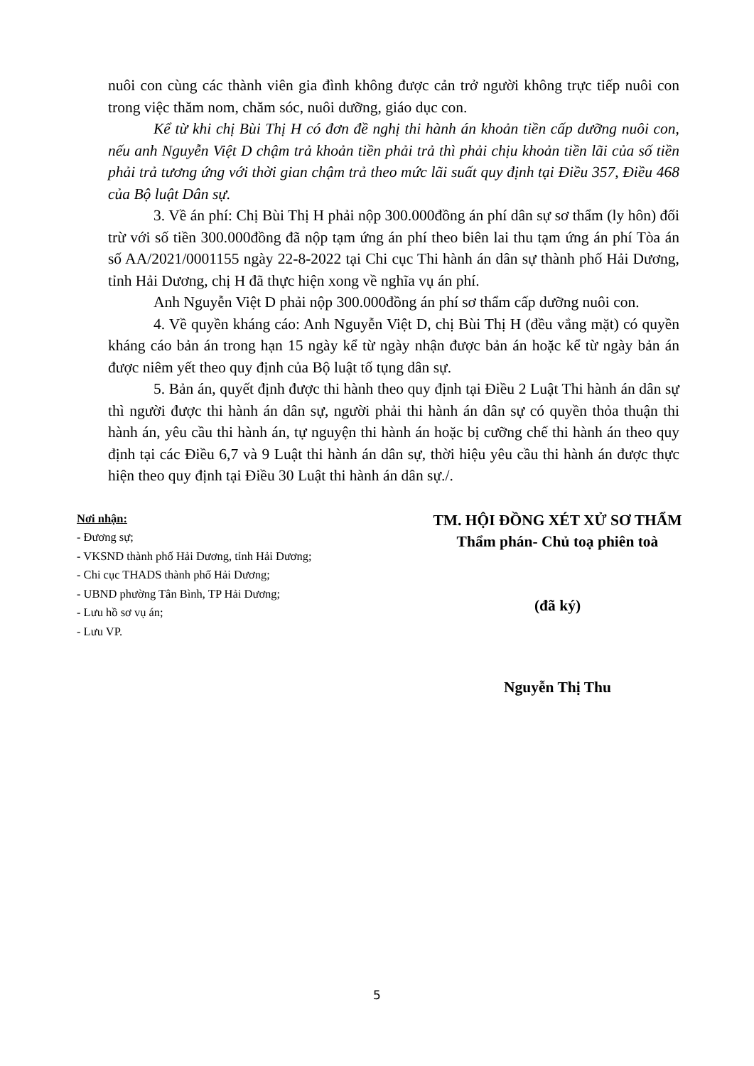nuôi con cùng các thành viên gia đình không được cản trở người không trực tiếp nuôi con trong việc thăm nom, chăm sóc, nuôi dưỡng, giáo dục con.
Kể từ khi chị Bùi Thị H có đơn đề nghị thi hành án khoản tiền cấp dưỡng nuôi con, nếu anh Nguyễn Việt D chậm trả khoản tiền phải trả thì phải chịu khoản tiền lãi của số tiền phải trả tương ứng với thời gian chậm trả theo mức lãi suất quy định tại Điều 357, Điều 468 của Bộ luật Dân sự.
3. Về án phí: Chị Bùi Thị H phải nộp 300.000đồng án phí dân sự sơ thẩm (ly hôn) đối trừ với số tiền 300.000đồng đã nộp tạm ứng án phí theo biên lai thu tạm ứng án phí Tòa án số AA/2021/0001155 ngày 22-8-2022 tại Chi cục Thi hành án dân sự thành phố Hải Dương, tỉnh Hải Dương, chị H đã thực hiện xong về nghĩa vụ án phí.
Anh Nguyễn Việt D phải nộp 300.000đồng án phí sơ thẩm cấp dưỡng nuôi con.
4. Về quyền kháng cáo: Anh Nguyễn Việt D, chị Bùi Thị H (đều vắng mặt) có quyền kháng cáo bản án trong hạn 15 ngày kể từ ngày nhận được bản án hoặc kể từ ngày bản án được niêm yết theo quy định của Bộ luật tố tụng dân sự.
5. Bản án, quyết định được thi hành theo quy định tại Điều 2 Luật Thi hành án dân sự thì người được thi hành án dân sự, người phải thi hành án dân sự có quyền thỏa thuận thi hành án, yêu cầu thi hành án, tự nguyện thi hành án hoặc bị cưỡng chế thi hành án theo quy định tại các Điều 6,7 và 9 Luật thi hành án dân sự, thời hiệu yêu cầu thi hành án được thực hiện theo quy định tại Điều 30 Luật thi hành án dân sự./.
Nơi nhận:
- Đương sự;
- VKSND thành phố Hải Dương, tỉnh Hải Dương;
- Chi cục THADS thành phố Hải Dương;
- UBND phường Tân Bình, TP Hải Dương;
- Lưu hồ sơ vụ án;
- Lưu VP.
TM. HỘI ĐỒNG XÉT XỬ SƠ THẨM
Thẩm phán- Chủ toạ phiên toà
(đã ký)
Nguyễn Thị Thu
5